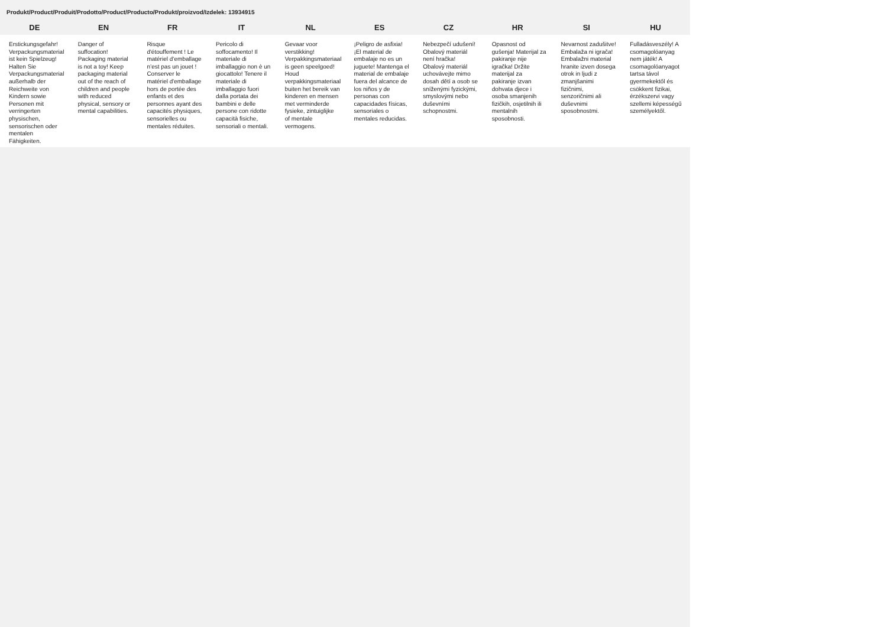Produkt/Product/Produit/Prodotto/Product/Producto/Produkt/proizvod/Izdelek: 13934915
| DE | EN | FR | IT | NL | ES | CZ | HR | SI | HU |
| --- | --- | --- | --- | --- | --- | --- | --- | --- | --- |
| Erstickungsgefahr! Verpackungsmaterial ist kein Spielzeug! Halten Sie Verpackungsmaterial außerhalb der Reichweite von Kindern sowie Personen mit verringerten physischen, sensorischen oder mentalen Fähigkeiten. | Danger of suffocation! Packaging material is not a toy! Keep packaging material out of the reach of children and people with reduced physical, sensory or mental capabilities. | Risque d'étouffement ! Le matériel d’emballage n’est pas un jouet ! Conserver le matériel d'emballage hors de portée des enfants et des personnes ayant des capacités physiques, sensorielles ou mentales réduites. | Pericolo di soffocamento! Il materiale di imballaggio non è un giocattolo! Tenere il materiale di imballaggio fuori dalla portata dei bambini e delle persone con ridotte capacità fisiche, sensoriali o mentali. | Gevaar voor verstikking! Verpakkingsmateriaal is geen speelgoed! Houd verpakkingsmateriaal buiten het bereik van kinderen en mensen met verminderde fysieke, zintuiglijke of mentale vermogens. | ¡Peligro de asfixia! ¡El material de embalaje no es un juguete! Mantenga el material de embalaje fuera del alcance de los niños y de personas con capacidades físicas, sensoriales o mentales reducidas. | Nebezpečí udušení! Obalový materiál není hračka! Obalový materiál uchovávejte mimo dosah dětí a osob se sníženými fyzickými, smyslovými nebo duševními schopnostmi. | Opasnost od gušenja! Materijal za pakiranje nije igračka! Držite materijal za pakiranje izvan dohvata djece i osoba smanjenih fizičkih, osjetilnih ili mentalnih sposobnosti. | Nevarnost zadušitve! Embalaža ni igrača! Embalažni material hranite izven dosega otrok in ljudi z zmanjšanimi fizičnimi, senzoričnimi ali duševnimi sposobnostmi. | Fulladásveszély! A csomagolóanyag nem játék! A csomagolóanyagot tartsa távol gyermekektől és csökkent fizikai, érzékszervi vagy szellemi képességű személyektől. |